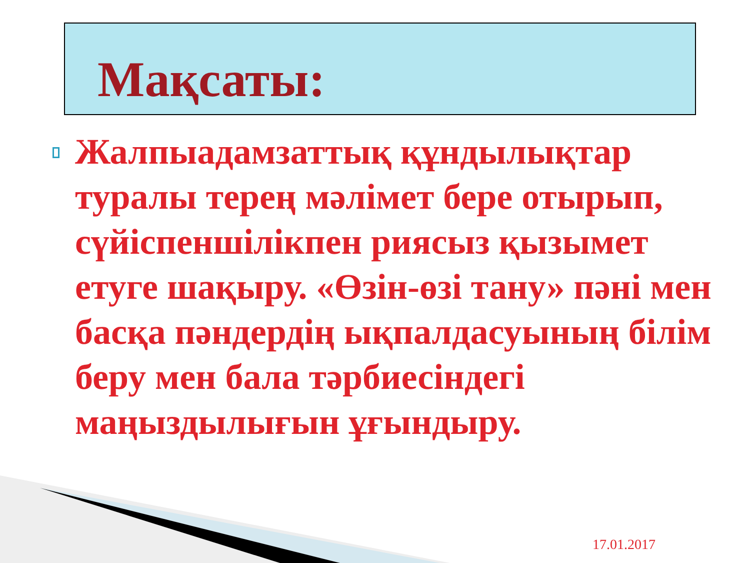Мақсаты:
Жалпыадамзаттық құндылықтар туралы терең мәлімет бере отырып, сүйіспеншілікпен риясыз қызымет етуге шақыру. «Өзін-өзі тану» пәні мен басқа пәндердің ықпалдасуының білім беру мен бала тәрбиесіндегі маңыздылығын ұғындыру.
17.01.2017